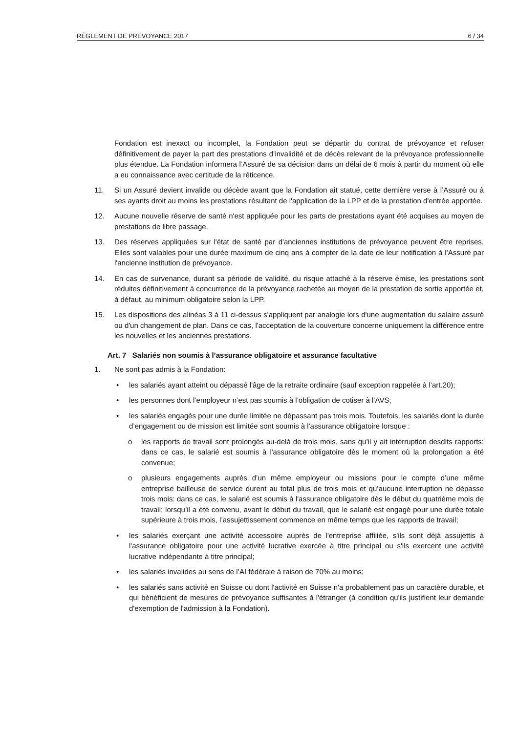RÈGLEMENT DE PRÉVOYANCE 2017 6 / 34
Fondation est inexact ou incomplet, la Fondation peut se départir du contrat de prévoyance et refuser définitivement de payer la part des prestations d’invalidité et de décès relevant de la prévoyance professionnelle plus étendue. La Fondation informera l’Assuré de sa décision dans un délai de 6 mois à partir du moment où elle a eu connaissance avec certitude de la réticence.
11. Si un Assuré devient invalide ou décède avant que la Fondation ait statué, cette dernière verse à l’Assuré ou à ses ayants droit au moins les prestations résultant de l'application de la LPP et de la prestation d'entrée apportée.
12. Aucune nouvelle réserve de santé n'est appliquée pour les parts de prestations ayant été acquises au moyen de prestations de libre passage.
13. Des réserves appliquées sur l'état de santé par d'anciennes institutions de prévoyance peuvent être reprises. Elles sont valables pour une durée maximum de cinq ans à compter de la date de leur notification à l’Assuré par l'ancienne institution de prévoyance.
14. En cas de survenance, durant sa période de validité, du risque attaché à la réserve émise, les prestations sont réduites définitivement à concurrence de la prévoyance rachetée au moyen de la prestation de sortie apportée et, à défaut, au minimum obligatoire selon la LPP.
15. Les dispositions des alinéas 3 à 11 ci-dessus s'appliquent par analogie lors d'une augmentation du salaire assuré ou d'un changement de plan. Dans ce cas, l'acceptation de la couverture concerne uniquement la différence entre les nouvelles et les anciennes prestations.
Art. 7 Salariés non soumis à l’assurance obligatoire et assurance facultative
1. Ne sont pas admis à la Fondation:
• les salariés ayant atteint ou dépassé l'âge de la retraite ordinaire (sauf exception rappelée à l’art.20);
• les personnes dont l’employeur n’est pas soumis à l’obligation de cotiser à l’AVS;
• les salariés engagés pour une durée limitée ne dépassant pas trois mois. Toutefois, les salariés dont la durée d’engagement ou de mission est limitée sont soumis à l'assurance obligatoire lorsque :
o les rapports de travail sont prolongés au-delà de trois mois, sans qu’il y ait interruption desdits rapports: dans ce cas, le salarié est soumis à l'assurance obligatoire dès le moment où la prolongation a été convenue;
o plusieurs engagements auprès d’un même employeur ou missions pour le compte d’une même entreprise bailleuse de service durent au total plus de trois mois et qu’aucune interruption ne dépasse trois mois: dans ce cas, le salarié est soumis à l'assurance obligatoire dès le début du quatrième mois de travail; lorsqu’il a été convenu, avant le début du travail, que le salarié est engagé pour une durée totale supérieure à trois mois, l’assujettissement commence en même temps que les rapports de travail;
• les salariés exerçant une activité accessoire auprès de l'entreprise affiliée, s'ils sont déjà assujettis à l'assurance obligatoire pour une activité lucrative exercée à titre principal ou s'ils exercent une activité lucrative indépendante à titre principal;
• les salariés invalides au sens de l’AI fédérale à raison de 70% au moins;
• les salariés sans activité en Suisse ou dont l'activité en Suisse n'a probablement pas un caractère durable, et qui bénéficient de mesures de prévoyance suffisantes à l'étranger (à condition qu'ils justifient leur demande d'exemption de l'admission à la Fondation).